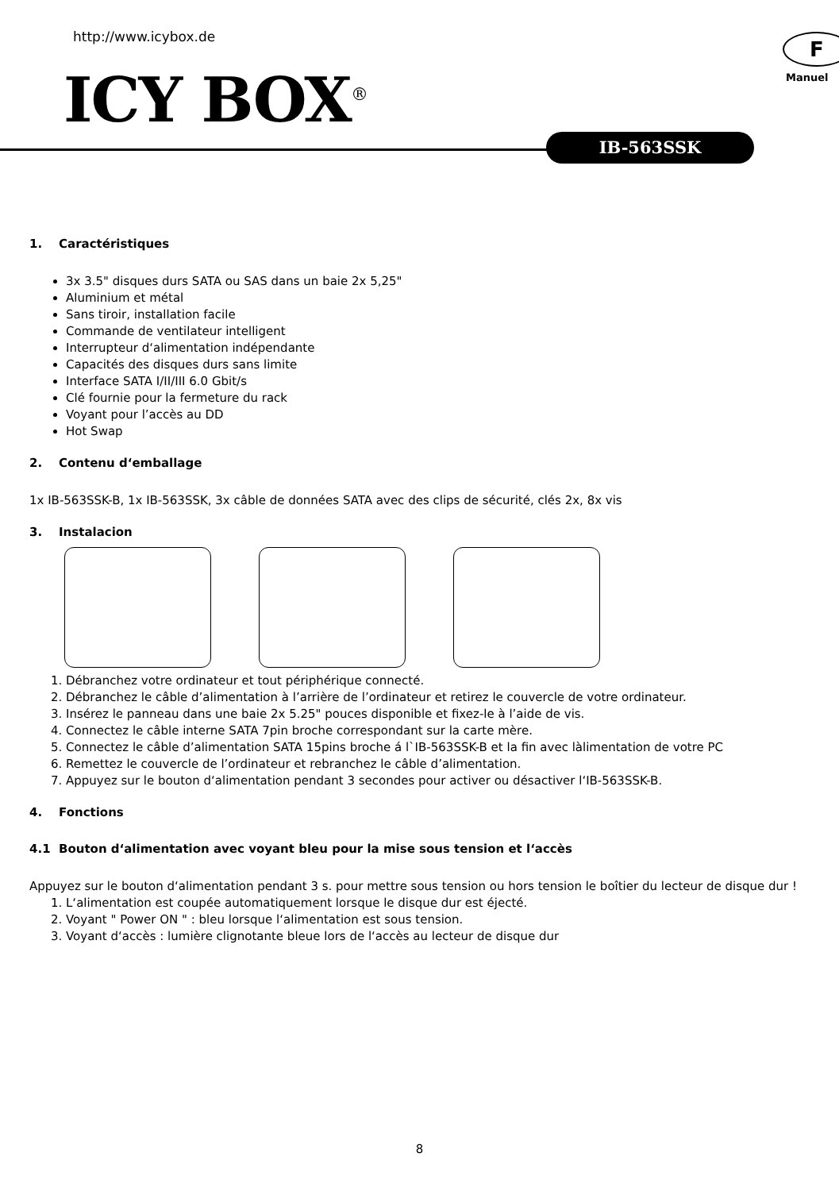http://www.icybox.de F
Manuel
ICY BOX<sup>®</sup>
IB-563SSK
1. Caractéristiques
3x 3.5" disques durs SATA ou SAS dans un baie 2x 5,25"
Aluminium et métal
Sans tiroir, installation facile
Commande de ventilateur intelligent
Interrupteur d‘alimentation indépendante
Capacités des disques durs sans limite
Interface SATA I/II/III 6.0 Gbit/s
Clé fournie pour la fermeture du rack
Voyant pour l’accès au DD
Hot Swap
2. Contenu d‘emballage
1x IB-563SSK-B, 1x IB-563SSK, 3x câble de données SATA avec des clips de sécurité, clés 2x, 8x vis
3. Instalacion
1. Débranchez votre ordinateur et tout périphérique connecté.
2. Débranchez le câble d’alimentation à l’arrière de l’ordinateur et retirez le couvercle de votre ordinateur.
3. Insérez le panneau dans une baie 2x 5.25" pouces disponible et fixez-le à l’aide de vis.
4. Connectez le câble interne SATA 7pin broche correspondant sur la carte mère.
5. Connectez le câble d’alimentation SATA 15pins broche á l`IB-563SSK-B et la fin avec làlimentation de votre PC
6. Remettez le couvercle de l’ordinateur et rebranchez le câble d’alimentation.
7. Appuyez sur le bouton d‘alimentation pendant 3 secondes pour activer ou désactiver l‘IB-563SSK-B.
4. Fonctions
4.1 Bouton d‘alimentation avec voyant bleu pour la mise sous tension et l‘accès
Appuyez sur le bouton d‘alimentation pendant 3 s. pour mettre sous tension ou hors tension le boîtier du lecteur de disque dur !
1. L‘alimentation est coupée automatiquement lorsque le disque dur est éjecté.
2. Voyant " Power ON " : bleu lorsque l‘alimentation est sous tension.
3. Voyant d‘accès : lumière clignotante bleue lors de l‘accès au lecteur de disque dur
8